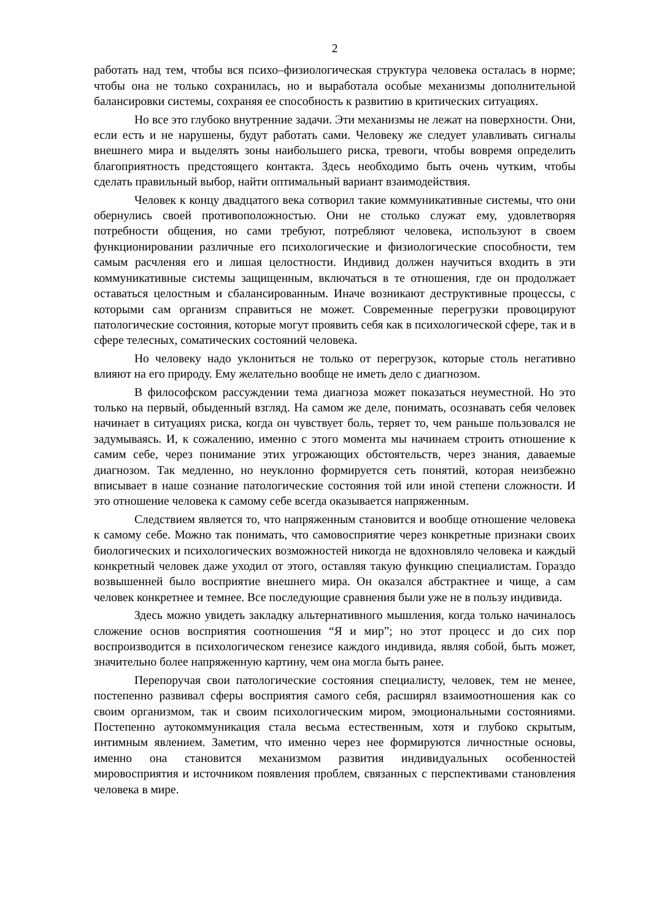2
работать над тем, чтобы вся психо–физиологическая структура человека осталась в норме; чтобы она не только сохранилась, но и выработала особые механизмы дополнительной балансировки системы, сохраняя ее способность к развитию в критических ситуациях.
Но все это глубоко внутренние задачи. Эти механизмы не лежат на поверхности. Они, если есть и не нарушены, будут работать сами. Человеку же следует улавливать сигналы внешнего мира и выделять зоны наибольшего риска, тревоги, чтобы вовремя определить благоприятность предстоящего контакта. Здесь необходимо быть очень чутким, чтобы сделать правильный выбор, найти оптимальный вариант взаимодействия.
Человек к концу двадцатого века сотворил такие коммуникативные системы, что они обернулись своей противоположностью. Они не столько служат ему, удовлетворяя потребности общения, но сами требуют, потребляют человека, используют в своем функционировании различные его психологические и физиологические способности, тем самым расчленяя его и лишая целостности. Индивид должен научиться входить в эти коммуникативные системы защищенным, включаться в те отношения, где он продолжает оставаться целостным и сбалансированным. Иначе возникают деструктивные процессы, с которыми сам организм справиться не может. Современные перегрузки провоцируют патологические состояния, которые могут проявить себя как в психологической сфере, так и в сфере телесных, соматических состояний человека.
Но человеку надо уклониться не только от перегрузок, которые столь негативно влияют на его природу. Ему желательно вообще не иметь дело с диагнозом.
В философском рассуждении тема диагноза может показаться неуместной. Но это только на первый, обыденный взгляд. На самом же деле, понимать, осознавать себя человек начинает в ситуациях риска, когда он чувствует боль, теряет то, чем раньше пользовался не задумываясь. И, к сожалению, именно с этого момента мы начинаем строить отношение к самим себе, через понимание этих угрожающих обстоятельств, через знания, даваемые диагнозом. Так медленно, но неуклонно формируется сеть понятий, которая неизбежно вписывает в наше сознание патологические состояния той или иной степени сложности. И это отношение человека к самому себе всегда оказывается напряженным.
Следствием является то, что напряженным становится и вообще отношение человека к самому себе. Можно так понимать, что самовосприятие через конкретные признаки своих биологических и психологических возможностей никогда не вдохновляло человека и каждый конкретный человек даже уходил от этого, оставляя такую функцию специалистам. Гораздо возвышенней было восприятие внешнего мира. Он оказался абстрактнее и чище, а сам человек конкретнее и темнее. Все последующие сравнения были уже не в пользу индивида.
Здесь можно увидеть закладку альтернативного мышления, когда только начиналось сложение основ восприятия соотношения “Я и мир”; но этот процесс и до сих пор воспроизводится в психологическом генезисе каждого индивида, являя собой, быть может, значительно более напряженную картину, чем она могла быть ранее.
Перепоручая свои патологические состояния специалисту, человек, тем не менее, постепенно развивал сферы восприятия самого себя, расширял взаимоотношения как со своим организмом, так и своим психологическим миром, эмоциональными состояниями. Постепенно аутокоммуникация стала весьма естественным, хотя и глубоко скрытым, интимным явлением. Заметим, что именно через нее формируются личностные основы, именно она становится механизмом развития индивидуальных особенностей мировосприятия и источником появления проблем, связанных с перспективами становления человека в мире.